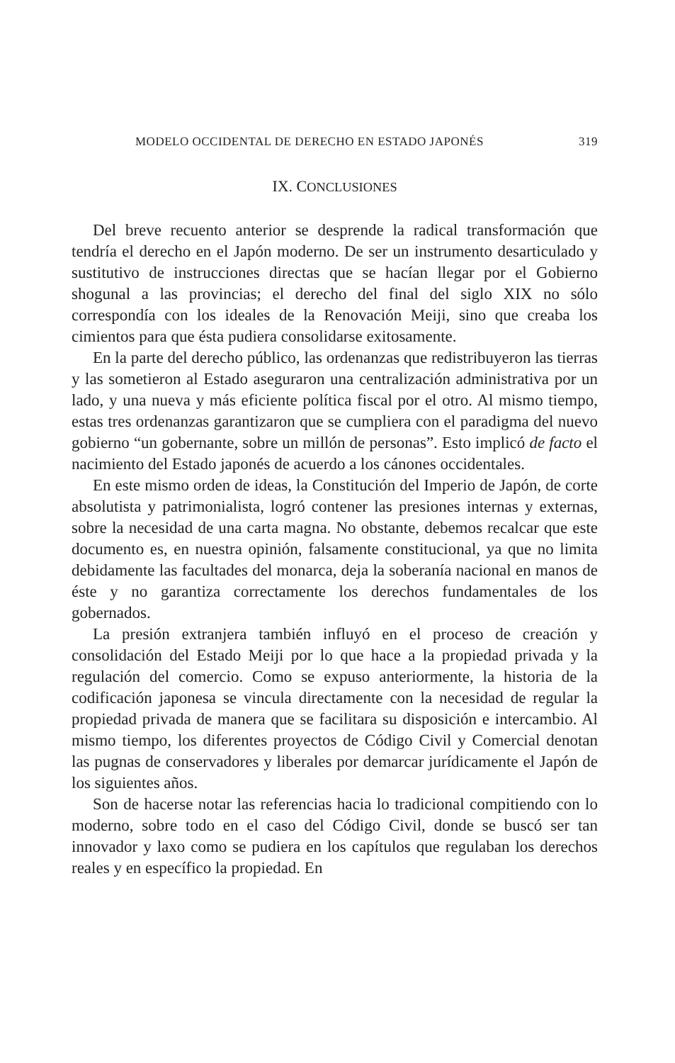MODELO OCCIDENTAL DE DERECHO EN ESTADO JAPONÉS 319
IX. CONCLUSIONES
Del breve recuento anterior se desprende la radical transformación que tendría el derecho en el Japón moderno. De ser un instrumento desarticulado y sustitutivo de instrucciones directas que se hacían llegar por el Gobierno shogunal a las provincias; el derecho del final del siglo XIX no sólo correspondía con los ideales de la Renovación Meiji, sino que creaba los cimientos para que ésta pudiera consolidarse exitosamente.
En la parte del derecho público, las ordenanzas que redistribuyeron las tierras y las sometieron al Estado aseguraron una centralización administrativa por un lado, y una nueva y más eficiente política fiscal por el otro. Al mismo tiempo, estas tres ordenanzas garantizaron que se cumpliera con el paradigma del nuevo gobierno “un gobernante, sobre un millón de personas”. Esto implicó de facto el nacimiento del Estado japonés de acuerdo a los cánones occidentales.
En este mismo orden de ideas, la Constitución del Imperio de Japón, de corte absolutista y patrimonialista, logró contener las presiones internas y externas, sobre la necesidad de una carta magna. No obstante, debemos recalcar que este documento es, en nuestra opinión, falsamente constitucional, ya que no limita debidamente las facultades del monarca, deja la soberanía nacional en manos de éste y no garantiza correctamente los derechos fundamentales de los gobernados.
La presión extranjera también influyó en el proceso de creación y consolidación del Estado Meiji por lo que hace a la propiedad privada y la regulación del comercio. Como se expuso anteriormente, la historia de la codificación japonesa se vincula directamente con la necesidad de regular la propiedad privada de manera que se facilitara su disposición e intercambio. Al mismo tiempo, los diferentes proyectos de Código Civil y Comercial denotan las pugnas de conservadores y liberales por demarcar jurídicamente el Japón de los siguientes años.
Son de hacerse notar las referencias hacia lo tradicional compitiendo con lo moderno, sobre todo en el caso del Código Civil, donde se buscó ser tan innovador y laxo como se pudiera en los capítulos que regulaban los derechos reales y en específico la propiedad. En